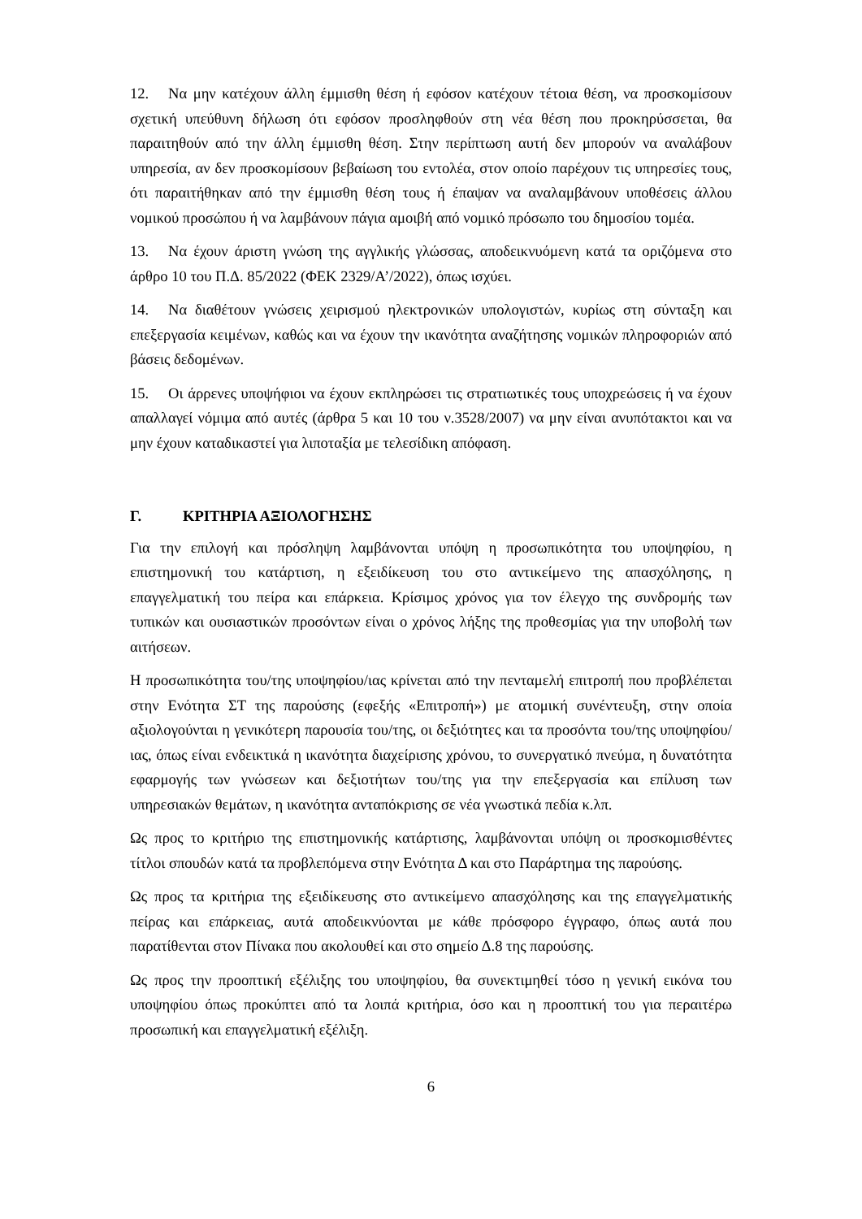12. Να μην κατέχουν άλλη έμμισθη θέση ή εφόσον κατέχουν τέτοια θέση, να προσκομίσουν σχετική υπεύθυνη δήλωση ότι εφόσον προσληφθούν στη νέα θέση που προκηρύσσεται, θα παραιτηθούν από την άλλη έμμισθη θέση. Στην περίπτωση αυτή δεν μπορούν να αναλάβουν υπηρεσία, αν δεν προσκομίσουν βεβαίωση του εντολέα, στον οποίο παρέχουν τις υπηρεσίες τους, ότι παραιτήθηκαν από την έμμισθη θέση τους ή έπαψαν να αναλαμβάνουν υποθέσεις άλλου νομικού προσώπου ή να λαμβάνουν πάγια αμοιβή από νομικό πρόσωπο του δημοσίου τομέα.
13. Να έχουν άριστη γνώση της αγγλικής γλώσσας, αποδεικνυόμενη κατά τα οριζόμενα στο άρθρο 10 του Π.Δ. 85/2022 (ΦΕΚ 2329/Α’/2022), όπως ισχύει.
14. Να διαθέτουν γνώσεις χειρισμού ηλεκτρονικών υπολογιστών, κυρίως στη σύνταξη και επεξεργασία κειμένων, καθώς και να έχουν την ικανότητα αναζήτησης νομικών πληροφοριών από βάσεις δεδομένων.
15. Οι άρρενες υποψήφιοι να έχουν εκπληρώσει τις στρατιωτικές τους υποχρεώσεις ή να έχουν απαλλαγεί νόμιμα από αυτές (άρθρα 5 και 10 του ν.3528/2007) να μην είναι ανυπότακτοι και να μην έχουν καταδικαστεί για λιποταξία με τελεσίδικη απόφαση.
Γ. ΚΡΙΤΗΡΙΑ ΑΞΙΟΛΟΓΗΣΗΣ
Για την επιλογή και πρόσληψη λαμβάνονται υπόψη η προσωπικότητα του υποψηφίου, η επιστημονική του κατάρτιση, η εξειδίκευση του στο αντικείμενο της απασχόλησης, η επαγγελματική του πείρα και επάρκεια. Κρίσιμος χρόνος για τον έλεγχο της συνδρομής των τυπικών και ουσιαστικών προσόντων είναι ο χρόνος λήξης της προθεσμίας για την υποβολή των αιτήσεων.
Η προσωπικότητα του/της υποψηφίου/ιας κρίνεται από την πενταμελή επιτροπή που προβλέπεται στην Ενότητα ΣΤ της παρούσης (εφεξής «Επιτροπή») με ατομική συνέντευξη, στην οποία αξιολογούνται η γενικότερη παρουσία του/της, οι δεξιότητες και τα προσόντα του/της υποψηφίου/ιας, όπως είναι ενδεικτικά η ικανότητα διαχείρισης χρόνου, το συνεργατικό πνεύμα, η δυνατότητα εφαρμογής των γνώσεων και δεξιοτήτων του/της για την επεξεργασία και επίλυση των υπηρεσιακών θεμάτων, η ικανότητα ανταπόκρισης σε νέα γνωστικά πεδία κ.λπ.
Ως προς το κριτήριο της επιστημονικής κατάρτισης, λαμβάνονται υπόψη οι προσκομισθέντες τίτλοι σπουδών κατά τα προβλεπόμενα στην Ενότητα Δ και στο Παράρτημα της παρούσης.
Ως προς τα κριτήρια της εξειδίκευσης στο αντικείμενο απασχόλησης και της επαγγελματικής πείρας και επάρκειας, αυτά αποδεικνύονται με κάθε πρόσφορο έγγραφο, όπως αυτά που παρατίθενται στον Πίνακα που ακολουθεί και στο σημείο Δ.8 της παρούσης.
Ως προς την προοπτική εξέλιξης του υποψηφίου, θα συνεκτιμηθεί τόσο η γενική εικόνα του υποψηφίου όπως προκύπτει από τα λοιπά κριτήρια, όσο και η προοπτική του για περαιτέρω προσωπική και επαγγελματική εξέλιξη.
6